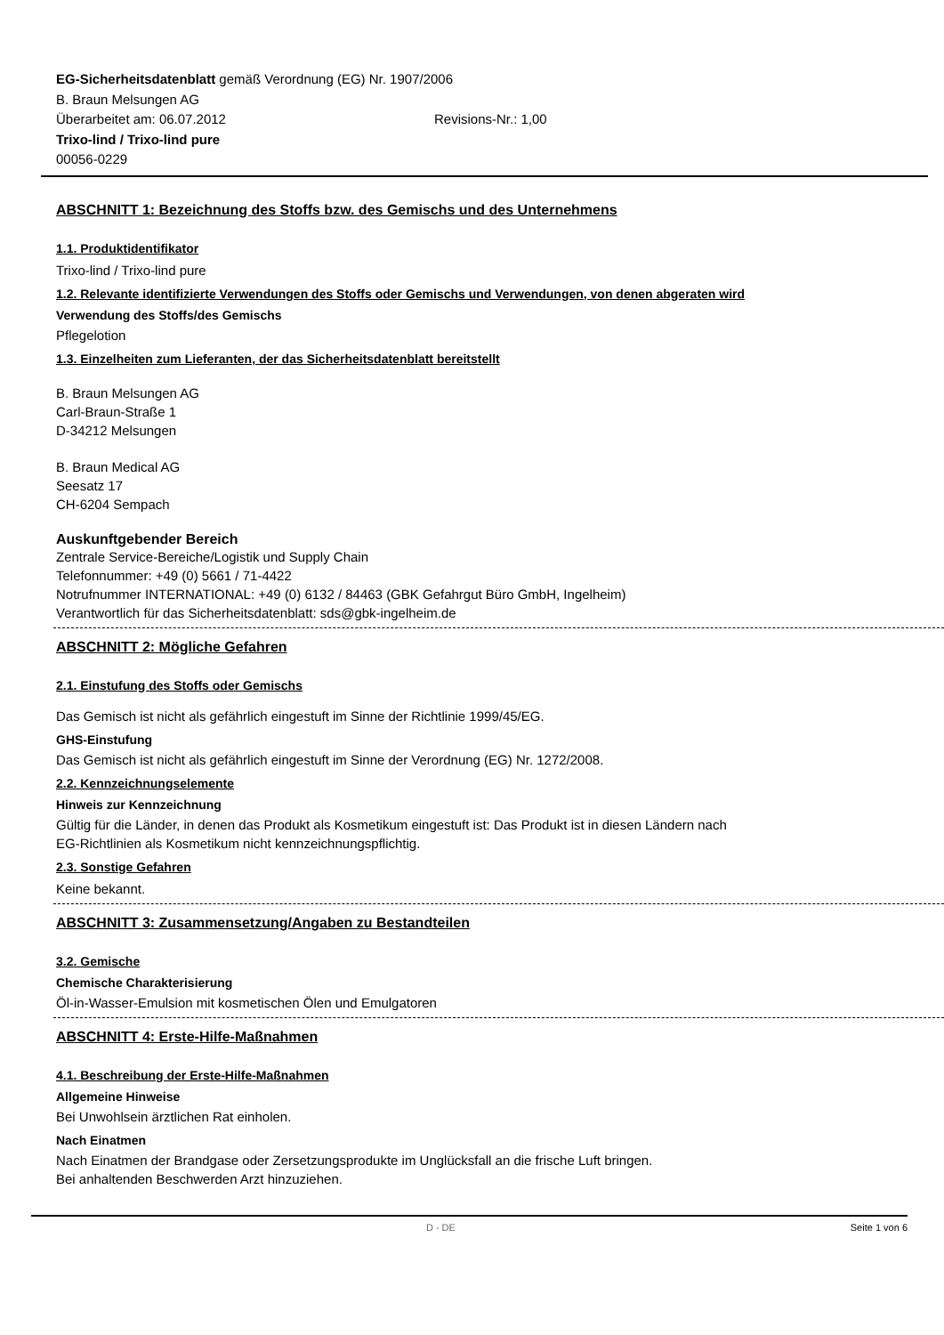EG-Sicherheitsdatenblatt gemäß Verordnung (EG) Nr. 1907/2006
B. Braun Melsungen AG
Überarbeitet am: 06.07.2012 Revisions-Nr.: 1,00
Trixo-lind / Trixo-lind pure
00056-0229
ABSCHNITT 1: Bezeichnung des Stoffs bzw. des Gemischs und des Unternehmens
1.1. Produktidentifikator
Trixo-lind / Trixo-lind pure
1.2. Relevante identifizierte Verwendungen des Stoffs oder Gemischs und Verwendungen, von denen abgeraten wird
Verwendung des Stoffs/des Gemischs
Pflegelotion
1.3. Einzelheiten zum Lieferanten, der das Sicherheitsdatenblatt bereitstellt
B. Braun Melsungen AG
Carl-Braun-Straße 1
D-34212 Melsungen
B. Braun Medical AG
Seesatz 17
CH-6204 Sempach
Auskunftgebender Bereich
Zentrale Service-Bereiche/Logistik und Supply Chain
Telefonnummer: +49 (0) 5661 / 71-4422
Notrufnummer INTERNATIONAL: +49 (0) 6132 / 84463 (GBK Gefahrgut Büro GmbH, Ingelheim)
Verantwortlich für das Sicherheitsdatenblatt: sds@gbk-ingelheim.de
ABSCHNITT 2: Mögliche Gefahren
2.1. Einstufung des Stoffs oder Gemischs
Das Gemisch ist nicht als gefährlich eingestuft im Sinne der Richtlinie 1999/45/EG.
GHS-Einstufung
Das Gemisch ist nicht als gefährlich eingestuft im Sinne der Verordnung (EG) Nr. 1272/2008.
2.2. Kennzeichnungselemente
Hinweis zur Kennzeichnung
Gültig für die Länder, in denen das Produkt als Kosmetikum eingestuft ist: Das Produkt ist in diesen Ländern nach
EG-Richtlinien als Kosmetikum nicht kennzeichnungspflichtig.
2.3. Sonstige Gefahren
Keine bekannt.
ABSCHNITT 3: Zusammensetzung/Angaben zu Bestandteilen
3.2. Gemische
Chemische Charakterisierung
Öl-in-Wasser-Emulsion mit kosmetischen Ölen und Emulgatoren
ABSCHNITT 4: Erste-Hilfe-Maßnahmen
4.1. Beschreibung der Erste-Hilfe-Maßnahmen
Allgemeine Hinweise
Bei Unwohlsein ärztlichen Rat einholen.
Nach Einatmen
Nach Einatmen der Brandgase oder Zersetzungsprodukte im Unglücksfall an die frische Luft bringen.
Bei anhaltenden Beschwerden Arzt hinzuziehen.
D - DE Seite 1 von 6